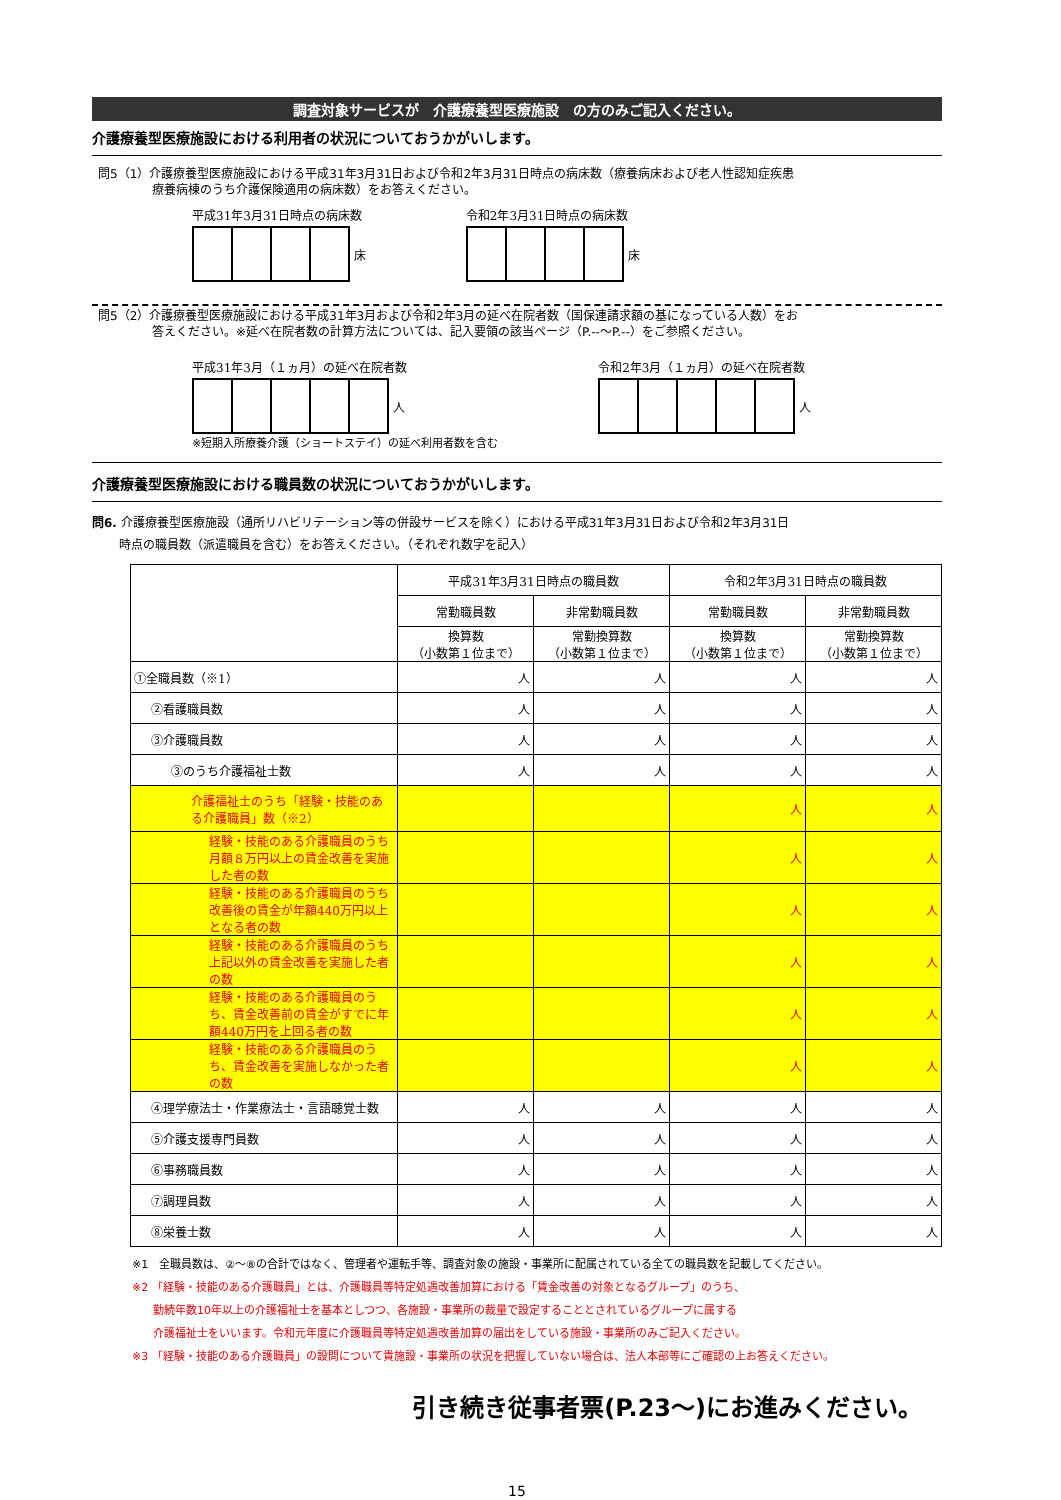調査対象サービスが　介護療養型医療施設　の方のみご記入ください。
介護療養型医療施設における利用者の状況についておうかがいします。
問5（1）介護療養型医療施設における平成31年3月31日および令和2年3月31日時点の病床数（療養病床および老人性認知症疾患
療養病棟のうち介護保険適用の病床数）をお答えください。
平成31年3月31日時点の病床数
床
令和2年3月31日時点の病床数
床
問5（2）介護療養型医療施設における平成31年3月および令和2年3月の延べ在院者数（国保連請求額の基になっている人数）をお
答えください。※延べ在院者数の計算方法については、記入要領の該当ページ（P.‐‐～P.‐‐）をご参照ください。
平成31年3月（１ヵ月）の延べ在院者数
人
※短期入所療養介護（ショートステイ）の延べ利用者数を含む
令和2年3月（１ヵ月）の延べ在院者数
人
介護療養型医療施設における職員数の状況についておうかがいします。
問6. 介護療養型医療施設（通所リハビリテーション等の併設サービスを除く）における平成31年3月31日および令和2年3月31日
時点の職員数（派遣職員を含む）をお答えください。（それぞれ数字を記入）
| | 平成31年3月31日時点の職員数 | | 令和2年3月31日時点の職員数 | |
| --- | --- | --- | --- | --- |
| | 常勤職員数 | 非常勤職員数 | 常勤職員数 | 非常勤職員数 |
| | 換算数 （小数第１位まで） | 常勤換算数 （小数第１位まで） | 換算数 （小数第１位まで） | 常勤換算数 （小数第１位まで） |
| ①全職員数（※1） | 人 | 人 | 人 | 人 |
| ②看護職員数 | 人 | 人 | 人 | 人 |
| ③介護職員数 | 人 | 人 | 人 | 人 |
| ③のうち介護福祉士数 | 人 | 人 | 人 | 人 |
| 介護福祉士のうち「経験・技能のある介護職員」数（※2） | | | 人 | 人 |
| 経験・技能のある介護職員のうち月額８万円以上の賃金改善を実施した者の数 | | | 人 | 人 |
| 経験・技能のある介護職員のうち改善後の賃金が年額440万円以上となる者の数 | | | 人 | 人 |
| 経験・技能のある介護職員のうち上記以外の賃金改善を実施した者の数 | | | 人 | 人 |
| 経験・技能のある介護職員のうち、賃金改善前の賃金がすでに年額440万円を上回る者の数 | | | 人 | 人 |
| 経験・技能のある介護職員のうち、賃金改善を実施しなかった者の数 | | | 人 | 人 |
| ④理学療法士・作業療法士・言語聴覚士数 | 人 | 人 | 人 | 人 |
| ⑤介護支援専門員数 | 人 | 人 | 人 | 人 |
| ⑥事務職員数 | 人 | 人 | 人 | 人 |
| ⑦調理員数 | 人 | 人 | 人 | 人 |
| ⑧栄養士数 | 人 | 人 | 人 | 人 |
※1　全職員数は、②～⑧の合計ではなく、管理者や運転手等、調査対象の施設・事業所に配属されている全ての職員数を記載してください。
※2 「経験・技能のある介護職員」とは、介護職員等特定処遇改善加算における「賃金改善の対象となるグループ」のうち、
勤続年数10年以上の介護福祉士を基本としつつ、各施設・事業所の裁量で設定することとされているグループに属する
介護福祉士をいいます。令和元年度に介護職員等特定処遇改善加算の届出をしている施設・事業所のみご記入ください。
※3 「経験・技能のある介護職員」の設問について貴施設・事業所の状況を把握していない場合は、法人本部等にご確認の上お答えください。
引き続き従事者票(P.23～)にお進みください。
15